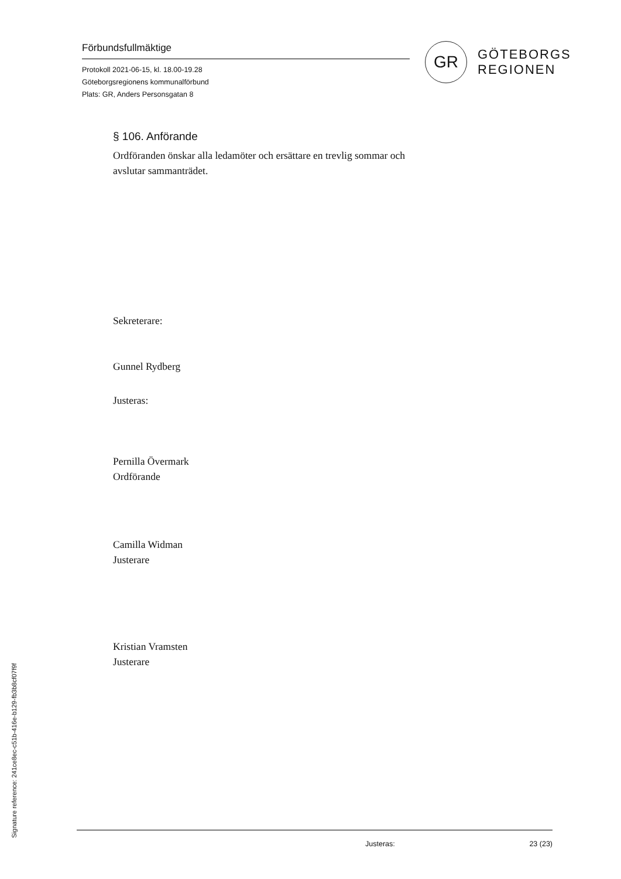Förbundsfullmäktige
Protokoll 2021-06-15, kl. 18.00-19.28
Göteborgsregionens kommunalförbund
Plats: GR, Anders Personsgatan 8
GR
GÖTEBORGS
REGIONEN
§ 106. Anförande
Ordföranden önskar alla ledamöter och ersättare en trevlig sommar och
avslutar sammanträdet.
Sekreterare:
Gunnel Rydberg
Justeras:
Pernilla Övermark
Ordförande
Camilla Widman
Justerare
Kristian Vramsten
Justerare
Justeras: 23 (23)
Signature reference: 241ce8ec-c51b-416e-b129-fb3b8cf07f9f